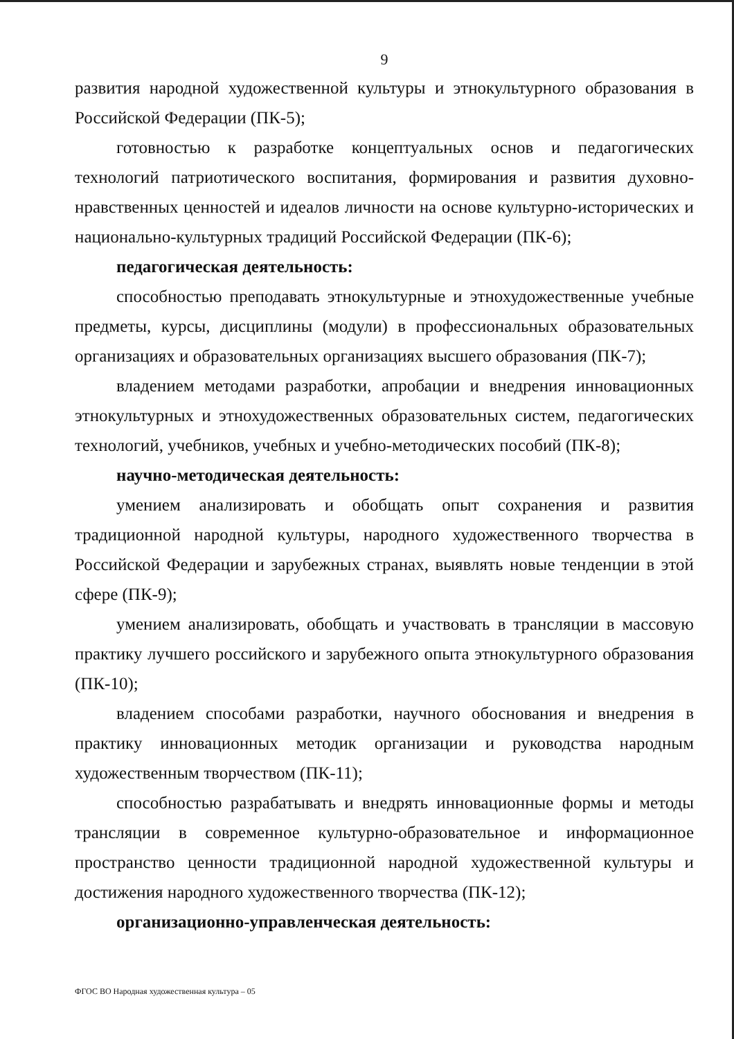9
развития народной художественной культуры и этнокультурного образования в Российской Федерации (ПК-5);
готовностью к разработке концептуальных основ и педагогических технологий патриотического воспитания, формирования и развития духовно-нравственных ценностей и идеалов личности на основе культурно-исторических и национально-культурных традиций Российской Федерации (ПК-6);
педагогическая деятельность:
способностью преподавать этнокультурные и этнохудожественные учебные предметы, курсы, дисциплины (модули) в профессиональных образовательных организациях и образовательных организациях высшего образования (ПК-7);
владением методами разработки, апробации и внедрения инновационных этнокультурных и этнохудожественных образовательных систем, педагогических технологий, учебников, учебных и учебно-методических пособий (ПК-8);
научно-методическая деятельность:
умением анализировать и обобщать опыт сохранения и развития традиционной народной культуры, народного художественного творчества в Российской Федерации и зарубежных странах, выявлять новые тенденции в этой сфере (ПК-9);
умением анализировать, обобщать и участвовать в трансляции в массовую практику лучшего российского и зарубежного опыта этнокультурного образования (ПК-10);
владением способами разработки, научного обоснования и внедрения в практику инновационных методик организации и руководства народным художественным творчеством (ПК-11);
способностью разрабатывать и внедрять инновационные формы и методы трансляции в современное культурно-образовательное и информационное пространство ценности традиционной народной художественной культуры и достижения народного художественного творчества (ПК-12);
организационно-управленческая деятельность:
ФГОС ВО Народная художественная культура – 05